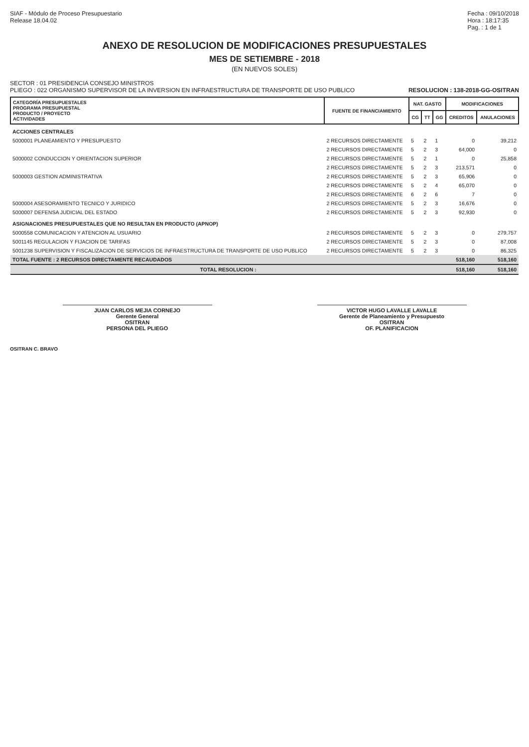SIAF - Módulo de Proceso Presupuestario
Release 18.04.02
Fecha : 09/10/2018
Hora : 18:17:35
Pag. : 1 de 1
ANEXO DE RESOLUCION DE MODIFICACIONES PRESUPUESTALES
MES DE SETIEMBRE - 2018
(EN NUEVOS SOLES)
SECTOR : 01 PRESIDENCIA CONSEJO MINISTROS
PLIEGO : 022 ORGANISMO SUPERVISOR DE LA INVERSION EN INFRAESTRUCTURA DE TRANSPORTE DE USO PUBLICO
RESOLUCION : 138-2018-GG-OSITRAN
| CATEGORÍA PRESUPUESTALES PROGRAMA PRESUPUESTAL PRODUCTO / PROYECTO ACTIVIDADES | FUENTE DE FINANCIAMIENTO | NAT. GASTO | | | MODIFICACIONES | |
| --- | --- | --- | --- | --- | --- | --- |
| | | CG | TT | GG | CREDITOS | ANULACIONES |
| ACCIONES CENTRALES | | | | | | |
| 5000001 PLANEAMIENTO Y PRESUPUESTO | 2 RECURSOS DIRECTAMENTE | 5 | 2 | 1 | 0 | 39,212 |
| | 2 RECURSOS DIRECTAMENTE | 5 | 2 | 3 | 64,000 | 0 |
| 5000002 CONDUCCION Y ORIENTACION SUPERIOR | 2 RECURSOS DIRECTAMENTE | 5 | 2 | 1 | 0 | 25,858 |
| | 2 RECURSOS DIRECTAMENTE | 5 | 2 | 3 | 213,571 | 0 |
| 5000003 GESTION ADMINISTRATIVA | 2 RECURSOS DIRECTAMENTE | 5 | 2 | 3 | 65,906 | 0 |
| | 2 RECURSOS DIRECTAMENTE | 5 | 2 | 4 | 65,070 | 0 |
| | 2 RECURSOS DIRECTAMENTE | 6 | 2 | 6 | 7 | 0 |
| 5000004 ASESORAMIENTO TECNICO Y JURIDICO | 2 RECURSOS DIRECTAMENTE | 5 | 2 | 3 | 16,676 | 0 |
| 5000007 DEFENSA JUDICIAL DEL ESTADO | 2 RECURSOS DIRECTAMENTE | 5 | 2 | 3 | 92,930 | 0 |
| ASIGNACIONES PRESUPUESTALES QUE NO RESULTAN EN PRODUCTO (APNOP) | | | | | | |
| 5000558 COMUNICACION Y ATENCION AL USUARIO | 2 RECURSOS DIRECTAMENTE | 5 | 2 | 3 | 0 | 279,757 |
| 5001145 REGULACION Y FIJACION DE TARIFAS | 2 RECURSOS DIRECTAMENTE | 5 | 2 | 3 | 0 | 87,008 |
| 5001238 SUPERVISION Y FISCALIZACION DE SERVICIOS DE INFRAESTRUCTURA DE TRANSPORTE DE USO PUBLICO | 2 RECURSOS DIRECTAMENTE | 5 | 2 | 3 | 0 | 86,325 |
| TOTAL FUENTE : 2 RECURSOS DIRECTAMENTE RECAUDADOS | | | | | 518,160 | 518,160 |
| TOTAL RESOLUCION : | | | | | 518,160 | 518,160 |
JUAN CARLOS MEJIA CORNEJO
Gerente General
OSITRAN
PERSONA DEL PLIEGO
VICTOR HUGO LAVALLE LAVALLE
Gerente de Planeamiento y Presupuesto
OSITRAN
OF. PLANIFICACION
OSITRAN C. BRAVO